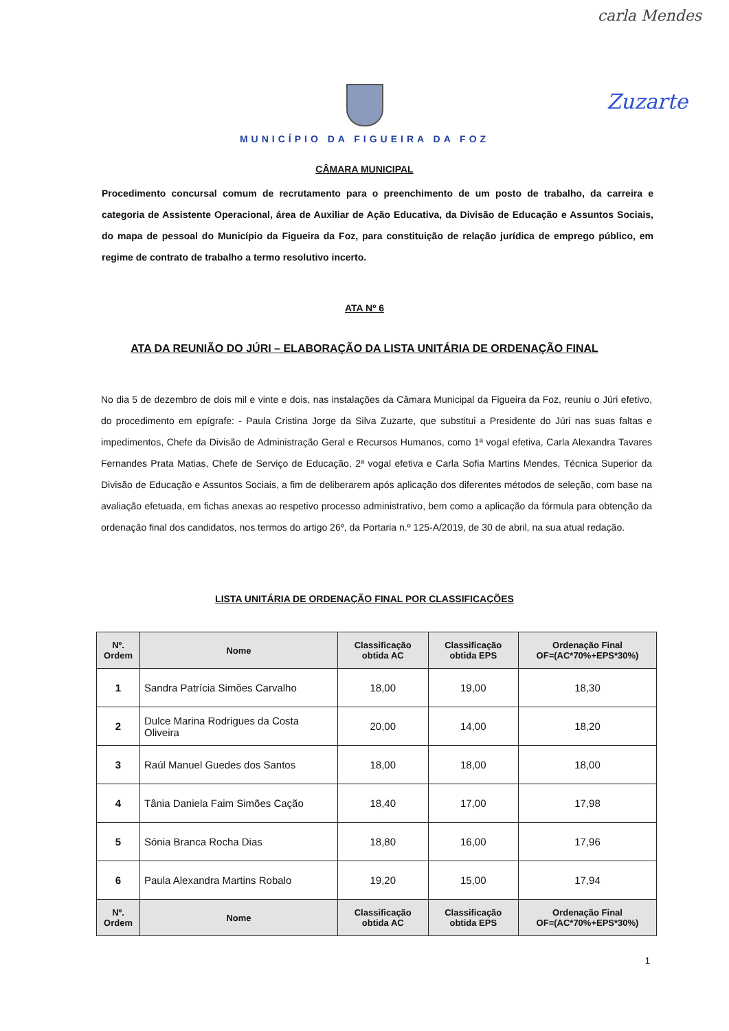carla Mendes
Zuzarte
MUNICÍPIO DA FIGUEIRA DA FOZ
CÂMARA MUNICIPAL
Procedimento concursal comum de recrutamento para o preenchimento de um posto de trabalho, da carreira e categoria de Assistente Operacional, área de Auxiliar de Ação Educativa, da Divisão de Educação e Assuntos Sociais, do mapa de pessoal do Município da Figueira da Foz, para constituição de relação jurídica de emprego público, em regime de contrato de trabalho a termo resolutivo incerto.
ATA Nº 6
ATA DA REUNIÃO DO JÚRI – ELABORAÇÃO DA LISTA UNITÁRIA DE ORDENAÇÃO FINAL
No dia 5 de dezembro de dois mil e vinte e dois, nas instalações da Câmara Municipal da Figueira da Foz, reuniu o Júri efetivo, do procedimento em epígrafe: - Paula Cristina Jorge da Silva Zuzarte, que substitui a Presidente do Júri nas suas faltas e impedimentos, Chefe da Divisão de Administração Geral e Recursos Humanos, como 1ª vogal efetiva, Carla Alexandra Tavares Fernandes Prata Matias, Chefe de Serviço de Educação, 2ª vogal efetiva e Carla Sofia Martins Mendes, Técnica Superior da Divisão de Educação e Assuntos Sociais, a fim de deliberarem após aplicação dos diferentes métodos de seleção, com base na avaliação efetuada, em fichas anexas ao respetivo processo administrativo, bem como a aplicação da fórmula para obtenção da ordenação final dos candidatos, nos termos do artigo 26º, da Portaria n.º 125-A/2019, de 30 de abril, na sua atual redação.
LISTA UNITÁRIA DE ORDENAÇÃO FINAL POR CLASSIFICAÇÕES
| Nº. Ordem | Nome | Classificação obtida AC | Classificação obtida EPS | Ordenação Final OF=(AC*70%+EPS*30%) |
| --- | --- | --- | --- | --- |
| 1 | Sandra Patrícia Simões Carvalho | 18,00 | 19,00 | 18,30 |
| 2 | Dulce Marina Rodrigues da Costa Oliveira | 20,00 | 14,00 | 18,20 |
| 3 | Raúl Manuel Guedes dos Santos | 18,00 | 18,00 | 18,00 |
| 4 | Tânia Daniela Faim Simões Cação | 18,40 | 17,00 | 17,98 |
| 5 | Sónia Branca Rocha Dias | 18,80 | 16,00 | 17,96 |
| 6 | Paula Alexandra Martins Robalo | 19,20 | 15,00 | 17,94 |
| Nº. Ordem | Nome | Classificação obtida AC | Classificação obtida EPS | Ordenação Final OF=(AC*70%+EPS*30%) |
1